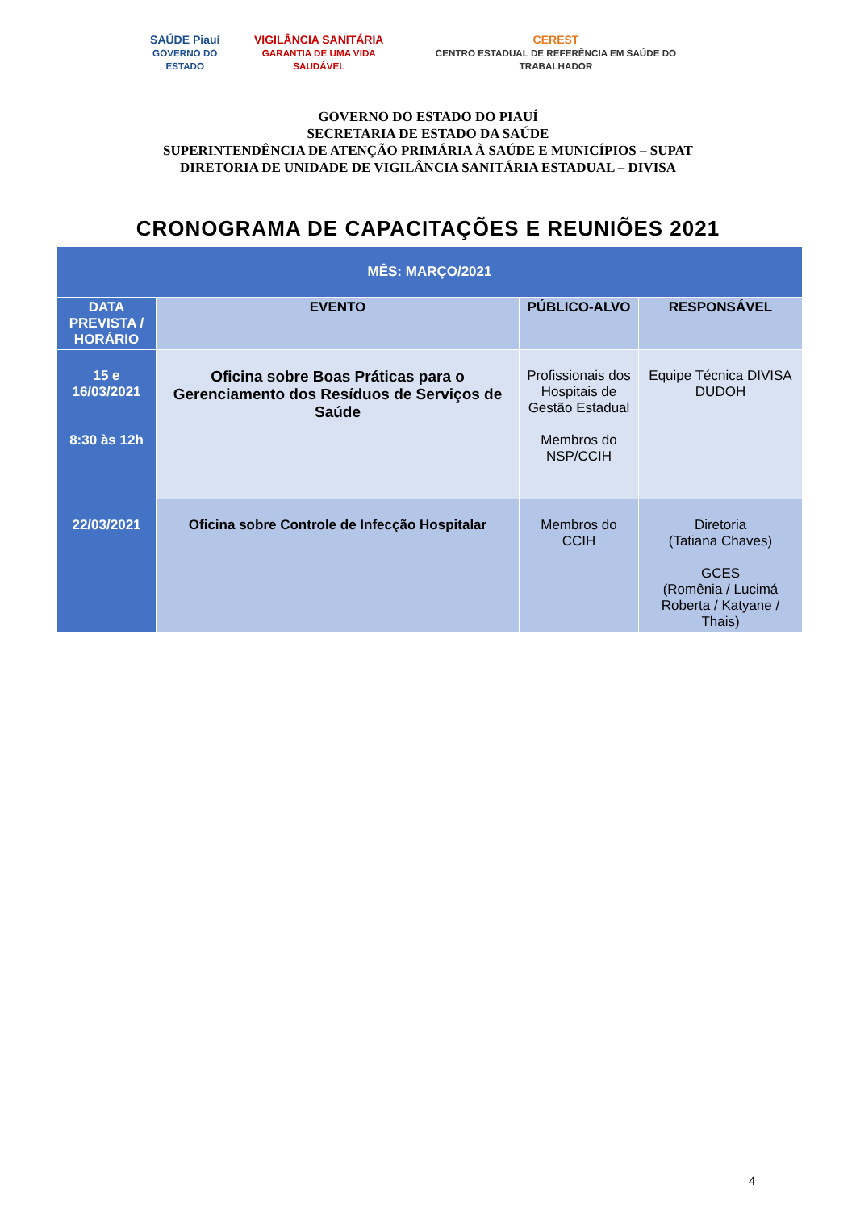SAÚDE Piauí
GOVERNO DO ESTADO
VIGILÂNCIA SANITÁRIA
GARANTIA DE UMA VIDA SAUDÁVEL
CEREST
CENTRO ESTADUAL DE REFERÊNCIA EM SAÚDE DO TRABALHADOR
GOVERNO DO ESTADO DO PIAUÍ
SECRETARIA DE ESTADO DA SAÚDE
SUPERINTENDÊNCIA DE ATENÇÃO PRIMÁRIA À SAÚDE E MUNICÍPIOS – SUPAT
DIRETORIA DE UNIDADE DE VIGILÂNCIA SANITÁRIA ESTADUAL – DIVISA
CRONOGRAMA DE CAPACITAÇÕES E REUNIÕES 2021
| MÊS: MARÇO/2021 | | | |
| DATA PREVISTA / HORÁRIO | EVENTO | PÚBLICO-ALVO | RESPONSÁVEL |
| 15 e 16/03/2021 8:30 às 12h | Oficina sobre Boas Práticas para o Gerenciamento dos Resíduos de Serviços de Saúde | Profissionais dos Hospitais de Gestão Estadual Membros do NSP/CCIH | Equipe Técnica DIVISA DUDOH |
| 22/03/2021 | Oficina sobre Controle de Infecção Hospitalar | Membros do CCIH | Diretoria (Tatiana Chaves) GCES (Romênia / Lucimá Roberta / Katyane / Thais) |
4